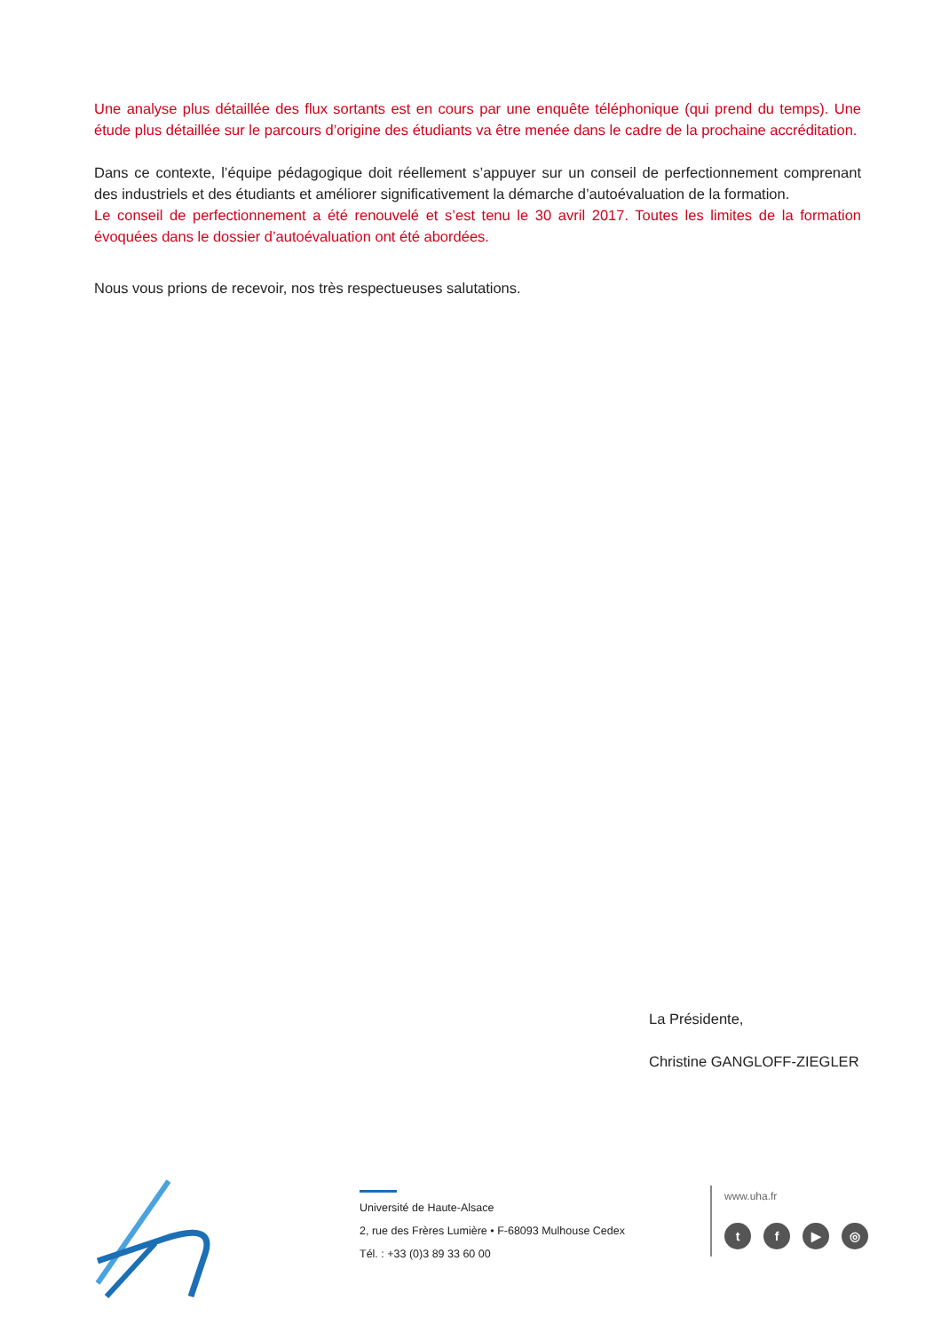Une analyse plus détaillée des flux sortants est en cours par une enquête téléphonique (qui prend du temps). Une étude plus détaillée sur le parcours d’origine des étudiants va être menée dans le cadre de la prochaine accréditation.
Dans ce contexte, l’équipe pédagogique doit réellement s’appuyer sur un conseil de perfectionnement comprenant des industriels et des étudiants et améliorer significativement la démarche d’autoévaluation de la formation.
Le conseil de perfectionnement a été renouvelé et s’est tenu le 30 avril 2017. Toutes les limites de la formation évoquées dans le dossier d’autoévaluation ont été abordées.
Nous vous prions de recevoir, nos très respectueuses salutations.
La Présidente,
Christine GANGLOFF-ZIEGLER
Université de Haute-Alsace
2, rue des Frères Lumière • F-68093 Mulhouse Cedex
Tél. : +33 (0)3 89 33 60 00
www.uha.fr
tf ▶ ◎